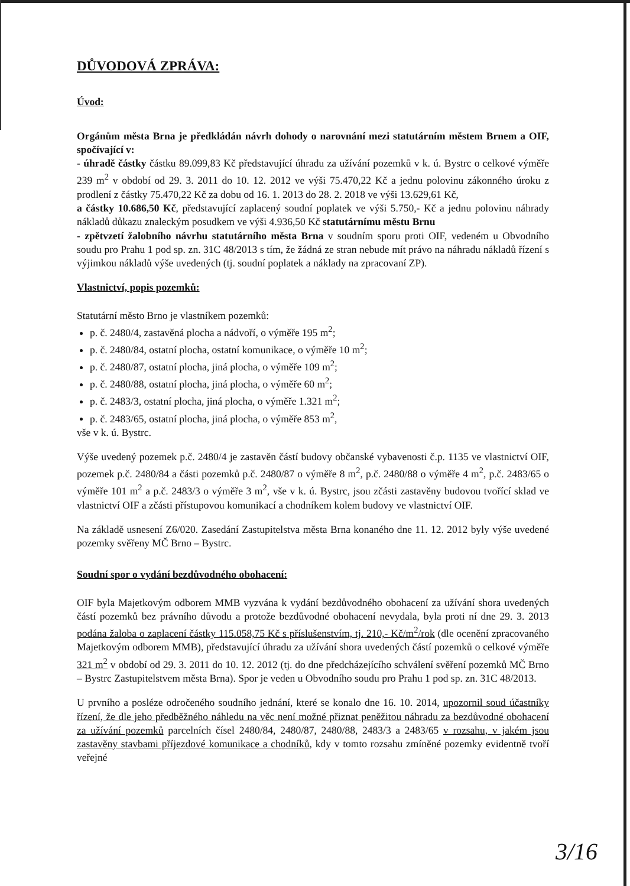DŮVODOVÁ ZPRÁVA:
Úvod:
Orgánům města Brna je předkládán návrh dohody o narovnání mezi statutárním městem Brnem a OIF, spočívající v:
- úhradě částky částku 89.099,83 Kč představující úhradu za užívání pozemků v k. ú. Bystrc o celkové výměře 239 m<sup>2</sup> v období od 29. 3. 2011 do 10. 12. 2012 ve výši 75.470,22 Kč a jednu polovinu zákonného úroku z prodlení z částky 75.470,22 Kč za dobu od 16. 1. 2013 do 28. 2. 2018 ve výši 13.629,61 Kč,
a částky 10.686,50 Kč, představující zaplacený soudní poplatek ve výši 5.750,- Kč a jednu polovinu náhrady nákladů důkazu znaleckým posudkem ve výši 4.936,50 Kč statutárnímu městu Brnu
- zpětvzetí žalobního návrhu statutárního města Brna v soudním sporu proti OIF, vedeném u Obvodního soudu pro Prahu 1 pod sp. zn. 31C 48/2013 s tím, že žádná ze stran nebude mít právo na náhradu nákladů řízení s výjimkou nákladů výše uvedených (tj. soudní poplatek a náklady na zpracovaní ZP).
Vlastnictví, popis pozemků:
Statutární město Brno je vlastníkem pozemků:
p. č. 2480/4, zastavěná plocha a nádvoří, o výměře 195 m<sup>2</sup>;
p. č. 2480/84, ostatní plocha, ostatní komunikace, o výměře 10 m<sup>2</sup>;
p. č. 2480/87, ostatní plocha, jiná plocha, o výměře 109 m<sup>2</sup>;
p. č. 2480/88, ostatní plocha, jiná plocha, o výměře 60 m<sup>2</sup>;
p. č. 2483/3, ostatní plocha, jiná plocha, o výměře 1.321 m<sup>2</sup>;
p. č. 2483/65, ostatní plocha, jiná plocha, o výměře 853 m<sup>2</sup>,
vše v k. ú. Bystrc.
Výše uvedený pozemek p.č. 2480/4 je zastavěn částí budovy občanské vybavenosti č.p. 1135 ve vlastnictví OIF, pozemek p.č. 2480/84 a části pozemků p.č. 2480/87 o výměře 8 m<sup>2</sup>, p.č. 2480/88 o výměře 4 m<sup>2</sup>, p.č. 2483/65 o výměře 101 m<sup>2</sup> a p.č. 2483/3 o výměře 3 m<sup>2</sup>, vše v k. ú. Bystrc, jsou zčásti zastavěny budovou tvořící sklad ve vlastnictví OIF a zčásti přístupovou komunikací a chodníkem kolem budovy ve vlastnictví OIF.
Na základě usnesení Z6/020. Zasedání Zastupitelstva města Brna konaného dne 11. 12. 2012 byly výše uvedené pozemky svěřeny MČ Brno – Bystrc.
Soudní spor o vydání bezdůvodného obohacení:
OIF byla Majetkovým odborem MMB vyzvána k vydání bezdůvodného obohacení za užívání shora uvedených částí pozemků bez právního důvodu a protože bezdůvodné obohacení nevydala, byla proti ní dne 29. 3. 2013 podána žaloba o zaplacení částky 115.058,75 Kč s příslušenstvím, tj. 210,- Kč/m<sup>2</sup>/rok (dle ocenění zpracovaného Majetkovým odborem MMB), představující úhradu za užívání shora uvedených částí pozemků o celkové výměře 321 m<sup>2</sup> v období od 29. 3. 2011 do 10. 12. 2012 (tj. do dne předcházejícího schválení svěření pozemků MČ Brno – Bystrc Zastupitelstvem města Brna). Spor je veden u Obvodního soudu pro Prahu 1 pod sp. zn. 31C 48/2013.
U prvního a posléze odročeného soudního jednání, které se konalo dne 16. 10. 2014, upozornil soud účastníky řízení, že dle jeho předběžného náhledu na věc není možné přiznat peněžitou náhradu za bezdůvodné obohacení za užívání pozemků parcelních čísel 2480/84, 2480/87, 2480/88, 2483/3 a 2483/65 v rozsahu, v jakém jsou zastavěny stavbami příjezdové komunikace a chodníků, kdy v tomto rozsahu zmíněné pozemky evidentně tvoří veřejné
3/16